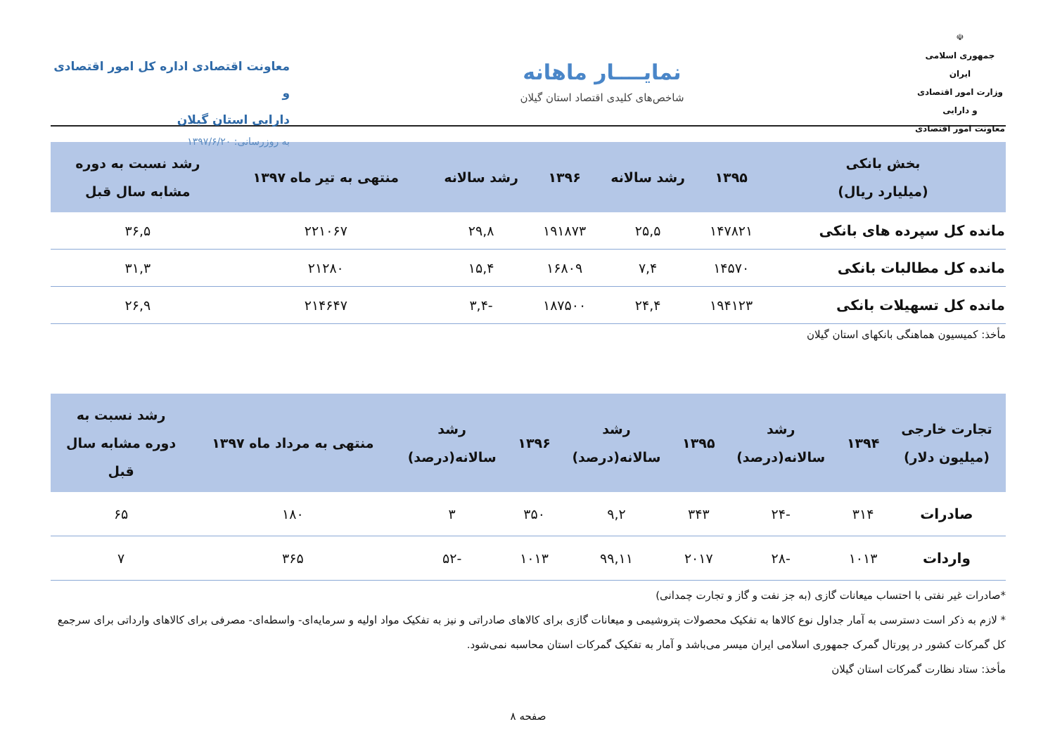☫
جمهوری اسلامی ایران
وزارت امور اقتصادی و دارایی
معاونت امور اقتصادی
نمایــــار ماهانه
شاخص‌های کلیدی اقتصاد استان گیلان
معاونت اقتصادی اداره کل امور اقتصادی و
دارایی استان گیلان
به روزرسانی: ۱۳۹۷/۶/۲۰
| بخش بانکی (میلیارد ریال) | ۱۳۹۵ | رشد سالانه | ۱۳۹۶ | رشد سالانه | منتهی به تیر ماه ۱۳۹۷ | رشد نسبت به دوره مشابه سال قبل |
| --- | --- | --- | --- | --- | --- | --- |
| مانده کل سپرده های بانکی | ۱۴۷۸۲۱ | ۲۵,۵ | ۱۹۱۸۷۳ | ۲۹,۸ | ۲۲۱۰۶۷ | ۳۶,۵ |
| مانده کل مطالبات بانکی | ۱۴۵۷۰ | ۷,۴ | ۱۶۸۰۹ | ۱۵,۴ | ۲۱۲۸۰ | ۳۱,۳ |
| مانده کل تسهیلات بانکی | ۱۹۴۱۲۳ | ۲۴,۴ | ۱۸۷۵۰۰ | -۳,۴ | ۲۱۴۶۴۷ | ۲۶,۹ |
مأخذ: کمیسیون هماهنگی بانکهای استان گیلان
| تجارت خارجی (میلیون دلار) | ۱۳۹۴ | رشد سالانه(درصد) | ۱۳۹۵ | رشد سالانه(درصد) | ۱۳۹۶ | رشد سالانه(درصد) | منتهی به مرداد ماه ۱۳۹۷ | رشد نسبت به دوره مشابه سال قبل |
| --- | --- | --- | --- | --- | --- | --- | --- | --- |
| صادرات | ۳۱۴ | -۲۴ | ۳۴۳ | ۹,۲ | ۳۵۰ | ۳ | ۱۸۰ | ۶۵ |
| واردات | ۱۰۱۳ | -۲۸ | ۲۰۱۷ | ۹۹,۱۱ | ۱۰۱۳ | -۵۲ | ۳۶۵ | ۷ |
*صادرات غیر نفتی با احتساب میعانات گازی (به جز نفت و گاز و تجارت چمدانی)
* لازم به ذکر است دسترسی به آمار جداول نوع کالاها به تفکیک محصولات پتروشیمی و میعانات گازی برای کالاهای صادراتی و نیز به تفکیک مواد اولیه و سرمایه‌ای- واسطه‌ای- مصرفی برای کالاهای وارداتی برای سرجمع کل گمرکات کشور در پورتال گمرک جمهوری اسلامی ایران میسر می‌باشد و آمار به تفکیک گمرکات استان محاسبه نمی‌شود.
مأخذ: ستاد نظارت گمرکات استان گیلان
صفحه ۸